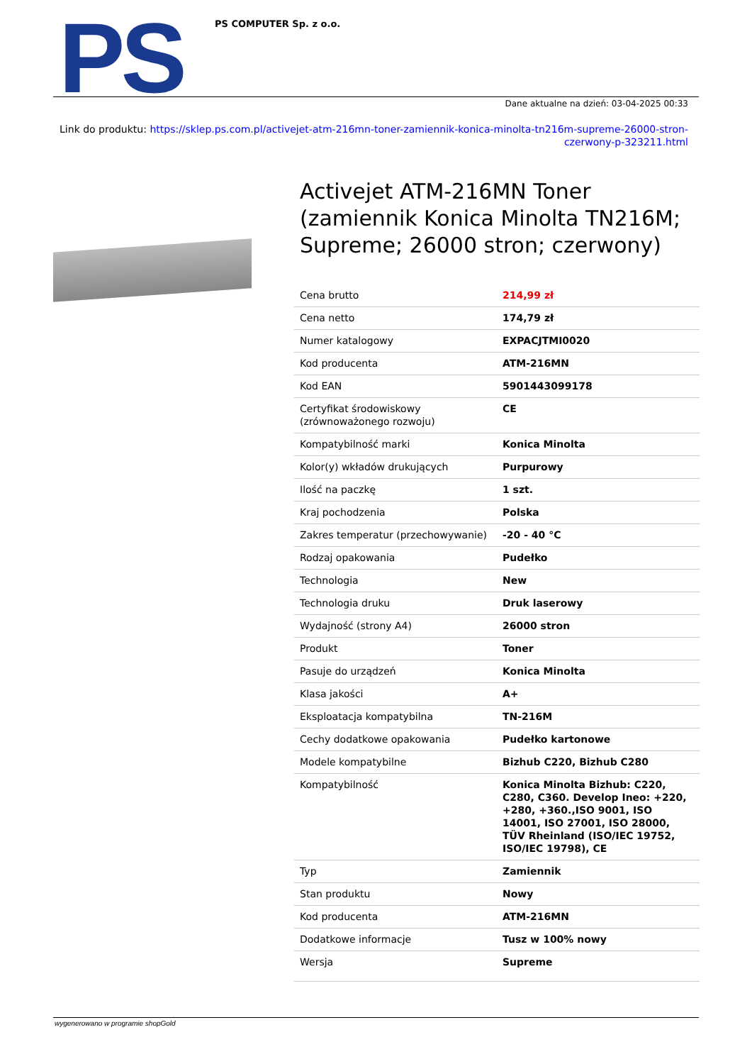PS
PS COMPUTER Sp. z o.o.
Dane aktualne na dzień: 03-04-2025 00:33
Link do produktu: https://sklep.ps.com.pl/activejet-atm-216mn-toner-zamiennik-konica-minolta-tn216m-supreme-26000-stron-czerwony-p-323211.html
Activejet ATM-216MN Toner (zamiennik Konica Minolta TN216M; Supreme; 26000 stron; czerwony)
| Cena brutto | 214,99 zł |
| Cena netto | 174,79 zł |
| Numer katalogowy | EXPACJTMI0020 |
| Kod producenta | ATM-216MN |
| Kod EAN | 5901443099178 |
| Certyfikat środowiskowy (zrównoważonego rozwoju) | CE |
| Kompatybilność marki | Konica Minolta |
| Kolor(y) wkładów drukujących | Purpurowy |
| Ilość na paczkę | 1 szt. |
| Kraj pochodzenia | Polska |
| Zakres temperatur (przechowywanie) | -20 - 40 °C |
| Rodzaj opakowania | Pudełko |
| Technologia | New |
| Technologia druku | Druk laserowy |
| Wydajność (strony A4) | 26000 stron |
| Produkt | Toner |
| Pasuje do urządzeń | Konica Minolta |
| Klasa jakości | A+ |
| Eksploatacja kompatybilna | TN-216M |
| Cechy dodatkowe opakowania | Pudełko kartonowe |
| Modele kompatybilne | Bizhub C220, Bizhub C280 |
| Kompatybilność | Konica Minolta Bizhub: C220, C280, C360. Develop Ineo: +220, +280, +360.,ISO 9001, ISO 14001, ISO 27001, ISO 28000, TÜV Rheinland (ISO/IEC 19752, ISO/IEC 19798), CE |
| Typ | Zamiennik |
| Stan produktu | Nowy |
| Kod producenta | ATM-216MN |
| Dodatkowe informacje | Tusz w 100% nowy |
| Wersja | Supreme |
wygenerowano w programie shopGold